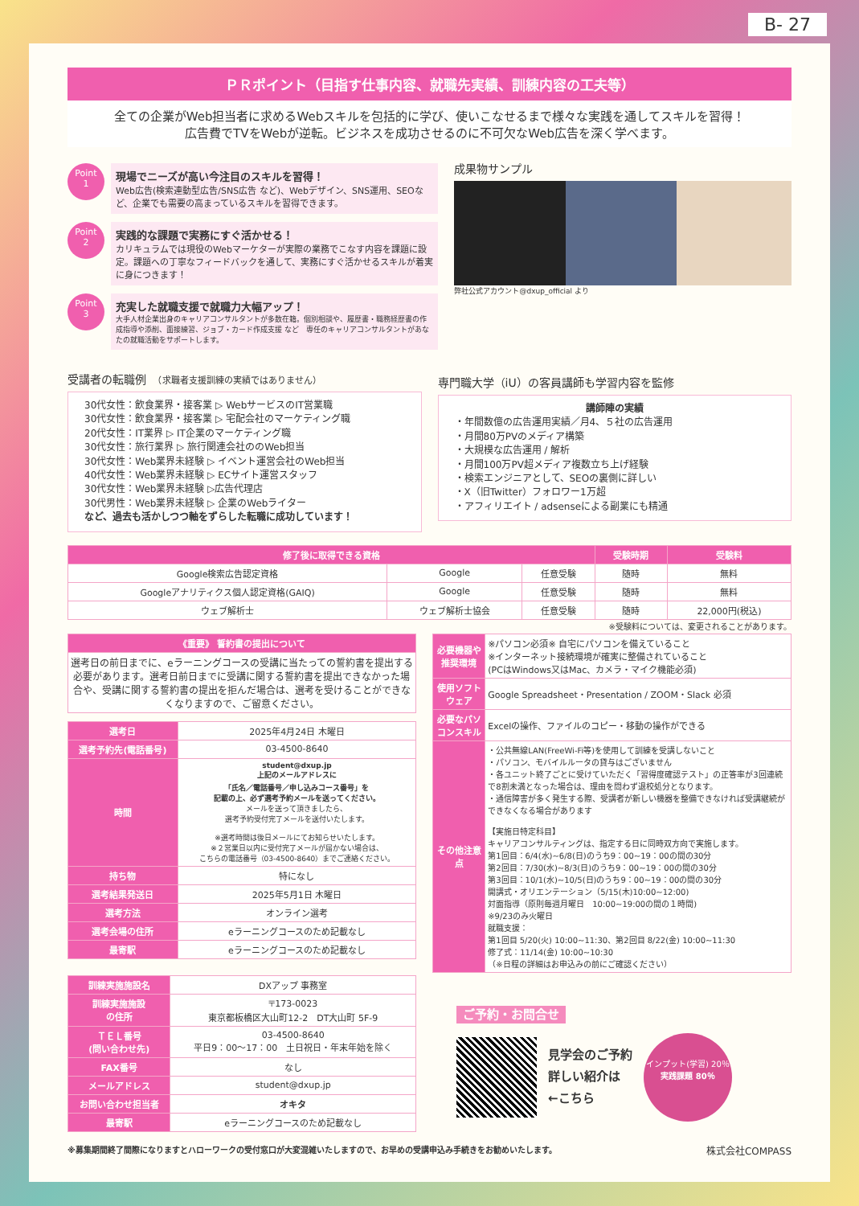B- 27
ＰＲポイント（目指す仕事内容、就職先実績、訓練内容の工夫等）
全ての企業がWeb担当者に求めるWebスキルを包括的に学び、使いこなせるまで様々な実践を通してスキルを習得！
広告費でTVをWebが逆転。ビジネスを成功させるのに不可欠なWeb広告を深く学べます。
Point
1
現場でニーズが高い今注目のスキルを習得！
Web広告(検索連動型広告/SNS広告 など)、Webデザイン、SNS運用、SEOなど、企業でも需要の高まっているスキルを習得できます。
Point
2
実践的な課題で実務にすぐ活かせる！
カリキュラムでは現役のWebマーケターが実際の業務でこなす内容を課題に設定。課題への丁寧なフィードバックを通して、実務にすぐ活かせるスキルが着実に身につきます！
Point
3
充実した就職支援で就職力大幅アップ！
大手人材企業出身のキャリアコンサルタントが多数在籍。個別相談や、履歴書・職務経歴書の作成指導や添削、面接練習、ジョブ・カード作成支援 など　専任のキャリアコンサルタントがあなたの就職活動をサポートします。
成果物サンプル
弊社公式アカウント@dxup_official より
受講者の転職例　（求職者支援訓練の実績ではありません）
30代女性：飲食業界・接客業 ▷ WebサービスのIT営業職
30代女性：飲食業界・接客業 ▷ 宅配会社のマーケティング職
20代女性：IT業界 ▷ IT企業のマーケティング職
30代女性：旅行業界 ▷ 旅行関連会社ののWeb担当
30代女性：Web業界未経験 ▷ イベント運営会社のWeb担当
40代女性：Web業界未経験 ▷ ECサイト運営スタッフ
30代女性：Web業界未経験 ▷広告代理店
30代男性：Web業界未経験 ▷ 企業のWebライター
など、過去も活かしつつ軸をずらした転職に成功しています！
専門職大学（iU）の客員講師も学習内容を監修
講師陣の実績
・年間数億の広告運用実績／月4、５社の広告運用
・月間80万PVのメディア構築
・大規模な広告運用 / 解析
・月間100万PV超メディア複数立ち上げ経験
・検索エンジニアとして、SEOの裏側に詳しい
・X（旧Twitter）フォロワー1万超
・アフィリエイト / adsenseによる副業にも精通
| 修了後に取得できる資格 | | | 受験時期 | 受験料 |
| --- | --- | --- | --- | --- |
| Google検索広告認定資格 | Google | 任意受験 | 随時 | 無料 |
| Googleアナリティクス個人認定資格(GAIQ) | Google | 任意受験 | 随時 | 無料 |
| ウェブ解析士 | ウェブ解析士協会 | 任意受験 | 随時 | 22,000円(税込) |
※受験料については、変更されることがあります。
| 《重要》 誓約書の提出について |
| --- |
| 選考日の前日までに、eラーニングコースの受講に当たっての誓約書を提出する必要があります。選考日前日までに受講に関する誓約書を提出できなかった場合や、受講に関する誓約書の提出を拒んだ場合は、選考を受けることができなくなりますので、ご留意ください。 |
| 選考日 | 2025年4月24日 木曜日 |
| 選考予約先(電話番号) | 03-4500-8640 |
| 時間 | student@dxup.jp 上記のメールアドレスに 「氏名／電話番号／申し込みコース番号」を 記載の上、必ず選考予約メールを送ってください。 メールを送って頂きましたら、 選考予約受付完了メールを送付いたします。 ※選考時間は後日メールにてお知らせいたします。 ※２営業日以内に受付完了メールが届かない場合は、 こちらの電話番号（03-4500-8640）までご連絡ください。 |
| 持ち物 | 特になし |
| 選考結果発送日 | 2025年5月1日 木曜日 |
| 選考方法 | オンライン選考 |
| 選考会場の住所 | eラーニングコースのため記載なし |
| 最寄駅 | eラーニングコースのため記載なし |
| 訓練実施施設名 | DXアップ 事務室 |
| 訓練実施施設 の住所 | 〒173-0023 東京都板橋区大山町12-2 DT大山町 5F-9 |
| ＴＥＬ番号 (問い合わせ先) | 03-4500-8640 平日9：00～17：00 土日祝日・年末年始を除く |
| FAX番号 | なし |
| メールアドレス | student@dxup.jp |
| お問い合わせ担当者 | オキタ |
| 最寄駅 | eラーニングコースのため記載なし |
| 必要機器や推奨環境 | ※パソコン必須※ 自宅にパソコンを備えていること ※インターネット接続環境が確実に整備されていること (PCはWindows又はMac、カメラ・マイク機能必須) |
| 使用ソフトウェア | Google Spreadsheet・Presentation / ZOOM・Slack 必須 |
| 必要なパソコンスキル | Excelの操作、ファイルのコピー・移動の操作ができる |
| その他注意点 | ・公共無線LAN(FreeWi-Fi等)を使用して訓練を受講しないこと ・パソコン、モバイルルータの貸与はございません ・各ユニット終了ごとに受けていただく「習得度確認テスト」の正答率が3回連続で8割未満となった場合は、理由を問わず退校処分となります。 ・通信障害が多く発生する際、受講者が新しい機器を整備できなければ受講継続ができなくなる場合があります 【実施日特定科目】 キャリアコンサルティングは、指定する日に同時双方向で実施します。 第1回目：6/4(水)~6/8(日)のうち9：00~19：00の間の30分 第2回目：7/30(水)~8/3(日)のうち9：00~19：00の間の30分 第3回目：10/1(水)~10/5(日)のうち9：00~19：00の間の30分 開講式・オリエンテーション（5/15(木)10:00~12:00) 対面指導（原則毎週月曜日 10:00~19:00の間の１時間) ※9/23のみ火曜日 就職支援： 第1回目 5/20(火) 10:00~11:30、第2回目 8/22(金) 10:00~11:30 修了式：11/14(金) 10:00~10:30 （※日程の詳細はお申込みの前にご確認ください） |
ご予約・お問合せ
見学会のご予約
詳しい紹介は
←こちら
インプット(学習) 20％
実践課題 80％
※募集期間終了間際になりますとハローワークの受付窓口が大変混雑いたしますので、お早めの受講申込み手続きをお勧めいたします。 株式会社COMPASS